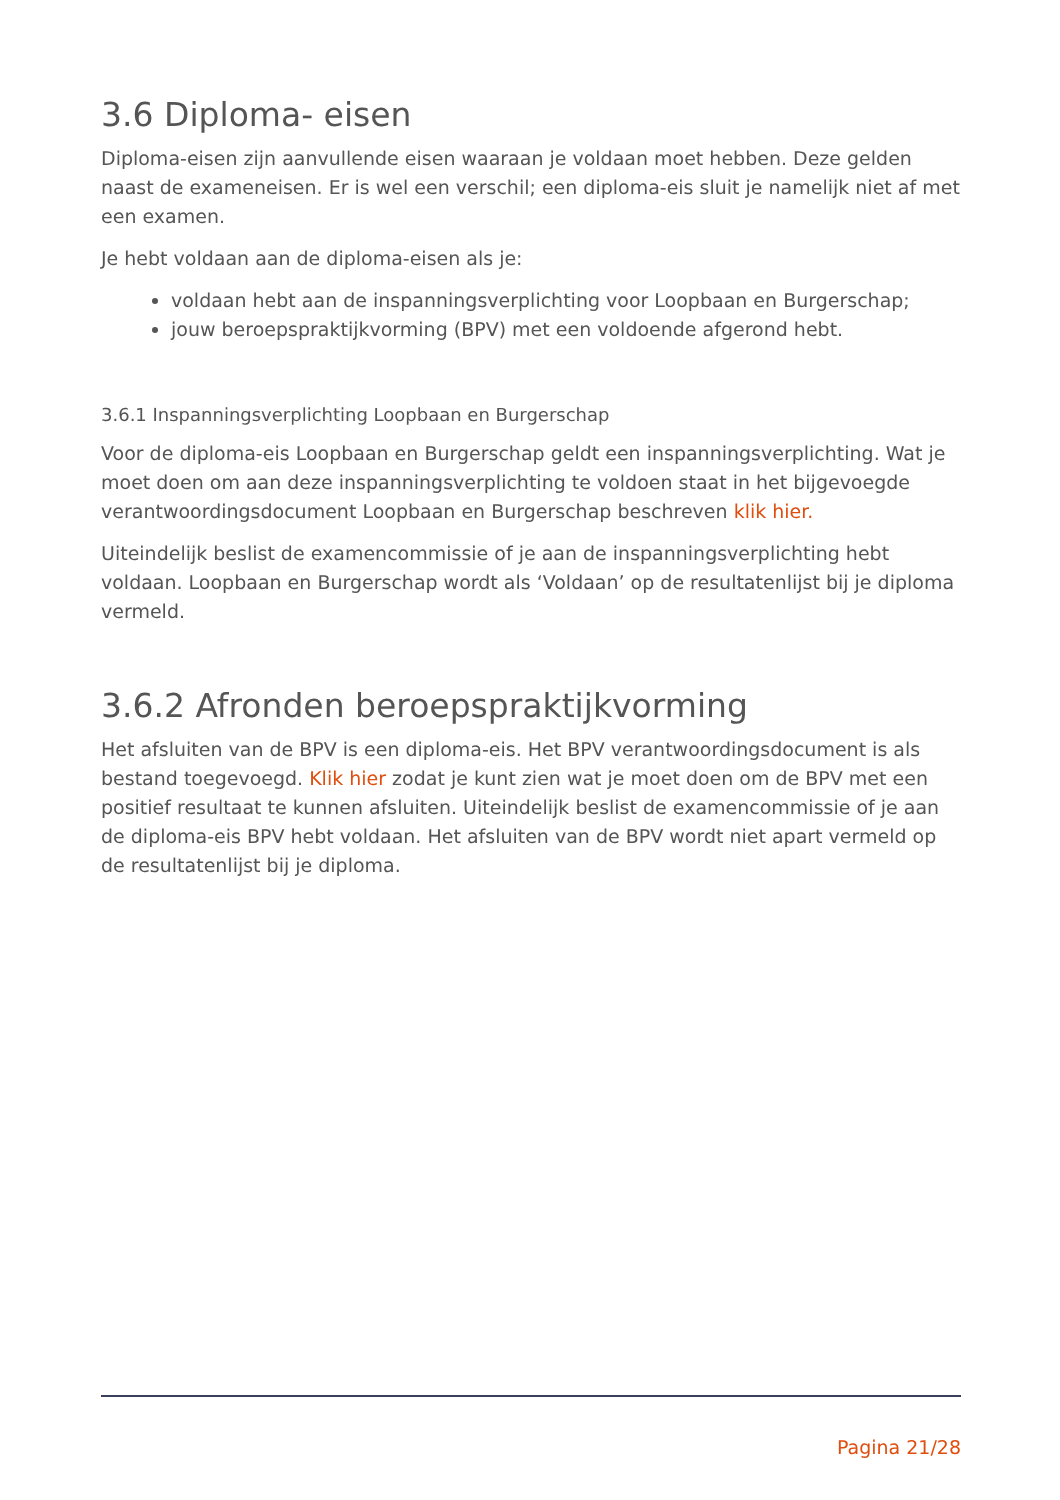3.6 Diploma- eisen
Diploma-eisen zijn aanvullende eisen waaraan je voldaan moet hebben. Deze gelden naast de exameneisen. Er is wel een verschil; een diploma-eis sluit je namelijk niet af met een examen.
Je hebt voldaan aan de diploma-eisen als je:
voldaan hebt aan de inspanningsverplichting voor Loopbaan en Burgerschap;
jouw beroepspraktijkvorming (BPV) met een voldoende afgerond hebt.
3.6.1 Inspanningsverplichting Loopbaan en Burgerschap
Voor de diploma-eis Loopbaan en Burgerschap geldt een inspanningsverplichting. Wat je moet doen om aan deze inspanningsverplichting te voldoen staat in het bijgevoegde verantwoordingsdocument Loopbaan en Burgerschap beschreven klik hier.
Uiteindelijk beslist de examencommissie of je aan de inspanningsverplichting hebt voldaan. Loopbaan en Burgerschap wordt als ‘Voldaan’ op de resultatenlijst bij je diploma vermeld.
3.6.2 Afronden beroepspraktijkvorming
Het afsluiten van de BPV is een diploma-eis. Het BPV verantwoordingsdocument is als bestand toegevoegd. Klik hier zodat je kunt zien wat je moet doen om de BPV met een positief resultaat te kunnen afsluiten. Uiteindelijk beslist de examencommissie of je aan de diploma-eis BPV hebt voldaan. Het afsluiten van de BPV wordt niet apart vermeld op de resultatenlijst bij je diploma.
Pagina 21/28